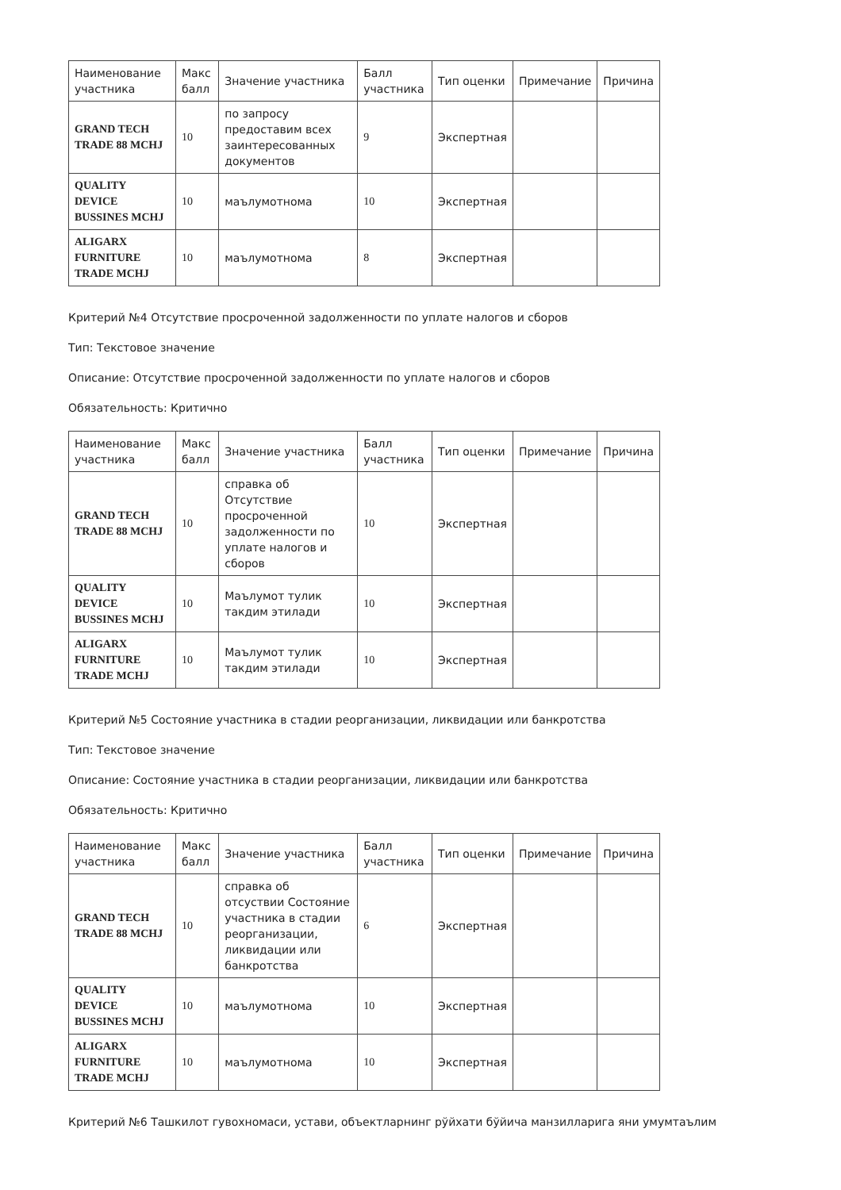| Наименование участника | Макс балл | Значение участника | Балл участника | Тип оценки | Примечание | Причина |
| --- | --- | --- | --- | --- | --- | --- |
| GRAND TECH TRADE 88 MCHJ | 10 | по запросу предоставим всех заинтересованных документов | 9 | Экспертная | | |
| QUALITY DEVICE BUSSINES MCHJ | 10 | маълумотнома | 10 | Экспертная | | |
| ALIGARX FURNITURE TRADE MCHJ | 10 | маълумотнома | 8 | Экспертная | | |
Критерий №4 Отсутствие просроченной задолженности по уплате налогов и сборов
Тип: Текстовое значение
Описание: Отсутствие просроченной задолженности по уплате налогов и сборов
Обязательность: Критично
| Наименование участника | Макс балл | Значение участника | Балл участника | Тип оценки | Примечание | Причина |
| --- | --- | --- | --- | --- | --- | --- |
| GRAND TECH TRADE 88 MCHJ | 10 | справка об Отсутствие просроченной задолженности по уплате налогов и сборов | 10 | Экспертная | | |
| QUALITY DEVICE BUSSINES MCHJ | 10 | Маълумот тулик такдим этилади | 10 | Экспертная | | |
| ALIGARX FURNITURE TRADE MCHJ | 10 | Маълумот тулик такдим этилади | 10 | Экспертная | | |
Критерий №5 Состояние участника в стадии реорганизации, ликвидации или банкротства
Тип: Текстовое значение
Описание: Состояние участника в стадии реорганизации, ликвидации или банкротства
Обязательность: Критично
| Наименование участника | Макс балл | Значение участника | Балл участника | Тип оценки | Примечание | Причина |
| --- | --- | --- | --- | --- | --- | --- |
| GRAND TECH TRADE 88 MCHJ | 10 | справка об отсуствии Состояние участника в стадии реорганизации, ликвидации или банкротства | 6 | Экспертная | | |
| QUALITY DEVICE BUSSINES MCHJ | 10 | маълумотнома | 10 | Экспертная | | |
| ALIGARX FURNITURE TRADE MCHJ | 10 | маълумотнома | 10 | Экспертная | | |
Критерий №6 Ташкилот гувохномаси, устави, объектларнинг рўйхати бўйича манзилларига яни умумтаълим